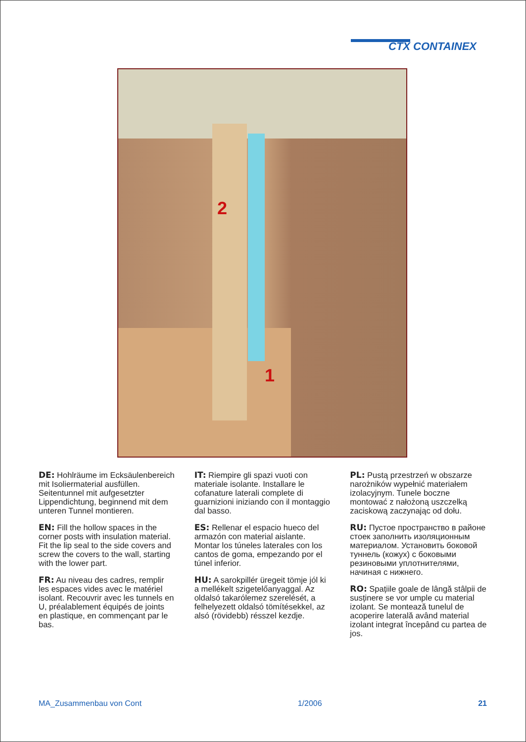CTX CONTAINEX
2
1
DE: Hohlräume im Ecksäulenbereich mit Isoliermaterial ausfüllen. Seitentunnel mit aufgesetzter Lippendichtung, beginnend mit dem unteren Tunnel montieren.
EN: Fill the hollow spaces in the corner posts with insulation material. Fit the lip seal to the side covers and screw the covers to the wall, starting with the lower part.
FR: Au niveau des cadres, remplir les espaces vides avec le matériel isolant. Recouvrir avec les tunnels en U, préalablement équipés de joints en plastique, en commençant par le bas.
IT: Riempire gli spazi vuoti con materiale isolante. Installare le cofanature laterali complete di guarnizioni iniziando con il montaggio dal basso.
ES: Rellenar el espacio hueco del armazón con material aislante. Montar los túneles laterales con los cantos de goma, empezando por el túnel inferior.
HU: A sarokpillér üregeit tömje jól ki a mellékelt szigetelőanyaggal. Az oldalsó takarólemez szerelését, a felhelyezett oldalsó tömítésekkel, az alsó (rövidebb) résszel kezdje.
PL: Pustą przestrzeń w obszarze narożników wypełnić materiałem izolacyjnym. Tunele boczne montować z nałożoną uszczelką zaciskową zaczynając od dołu.
RU: Пустое пространство в районе стоек заполнить изоляционным материалом. Установить боковой туннель (кожух) с боковыми резиновыми уплотнителями, начиная с нижнего.
RO: Spațiile goale de lângă stâlpii de susținere se vor umple cu material izolant. Se montează tunelul de acoperire laterală având material izolant integrat începând cu partea de jos.
MA_Zusammenbau von Cont 1/2006 21